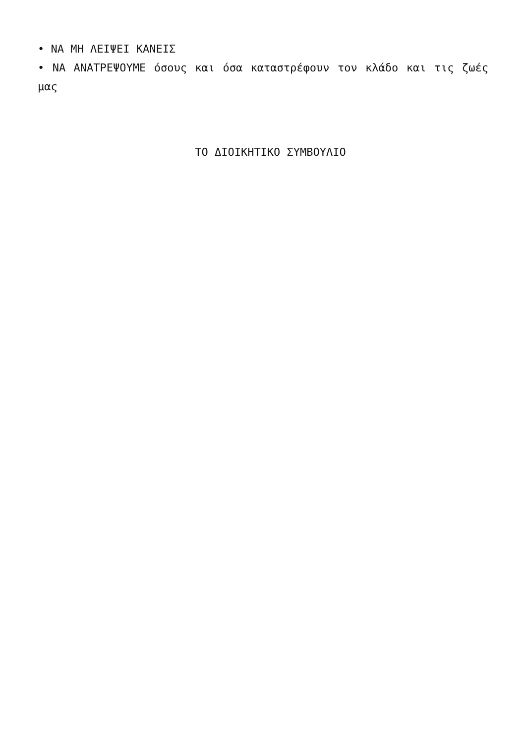• ΝΑ ΜΗ ΛΕΙΨΕΙ ΚΑΝΕΙΣ
• ΝΑ ΑΝΑΤΡΕΨΟΥΜΕ όσους και όσα καταστρέφουν τον κλάδο και τις ζωές μας
ΤΟ ΔΙΟΙΚΗΤΙΚΟ ΣΥΜΒΟΥΛΙΟ